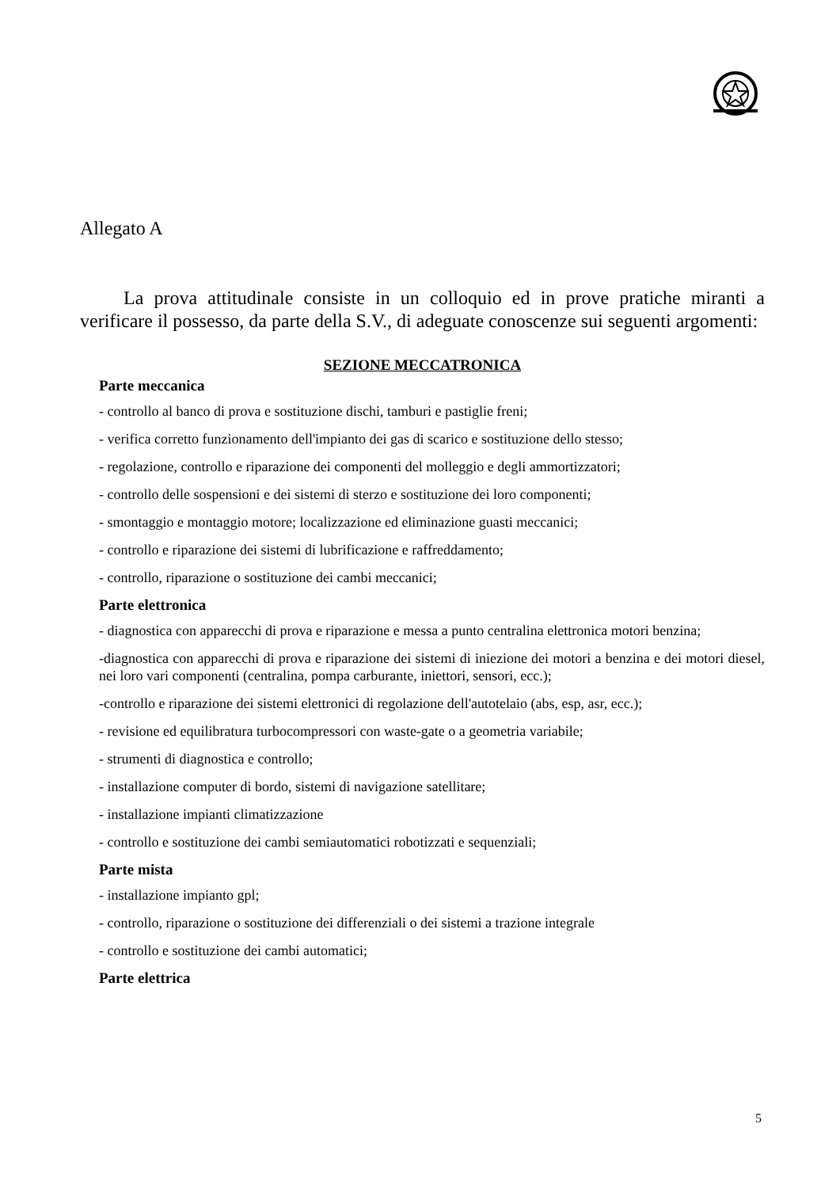Allegato A
La prova attitudinale consiste in un colloquio ed in prove pratiche miranti a verificare il possesso, da parte della S.V., di adeguate conoscenze sui seguenti argomenti:
SEZIONE MECCATRONICA
Parte meccanica
- controllo al banco di prova e sostituzione dischi, tamburi e pastiglie freni;
- verifica corretto funzionamento dell'impianto dei gas di scarico e sostituzione dello stesso;
- regolazione, controllo e riparazione dei componenti del molleggio e degli ammortizzatori;
- controllo delle sospensioni e dei sistemi di sterzo e sostituzione dei loro componenti;
- smontaggio e montaggio motore; localizzazione ed eliminazione guasti meccanici;
- controllo e riparazione dei sistemi di lubrificazione e raffreddamento;
- controllo, riparazione o sostituzione dei cambi meccanici;
Parte elettronica
- diagnostica con apparecchi di prova e riparazione e messa a punto centralina elettronica motori benzina;
-diagnostica con apparecchi di prova e riparazione dei sistemi di iniezione dei motori a benzina e dei motori diesel, nei loro vari componenti (centralina, pompa carburante, iniettori, sensori, ecc.);
-controllo e riparazione dei sistemi elettronici di regolazione dell'autotelaio (abs, esp, asr, ecc.);
- revisione ed equilibratura turbocompressori con waste-gate o a geometria variabile;
- strumenti di diagnostica e controllo;
- installazione computer di bordo, sistemi di navigazione satellitare;
- installazione impianti climatizzazione
- controllo e sostituzione dei cambi semiautomatici robotizzati e sequenziali;
Parte mista
- installazione impianto gpl;
- controllo, riparazione o sostituzione dei differenziali o dei sistemi a trazione integrale
- controllo e sostituzione dei cambi automatici;
Parte elettrica
5